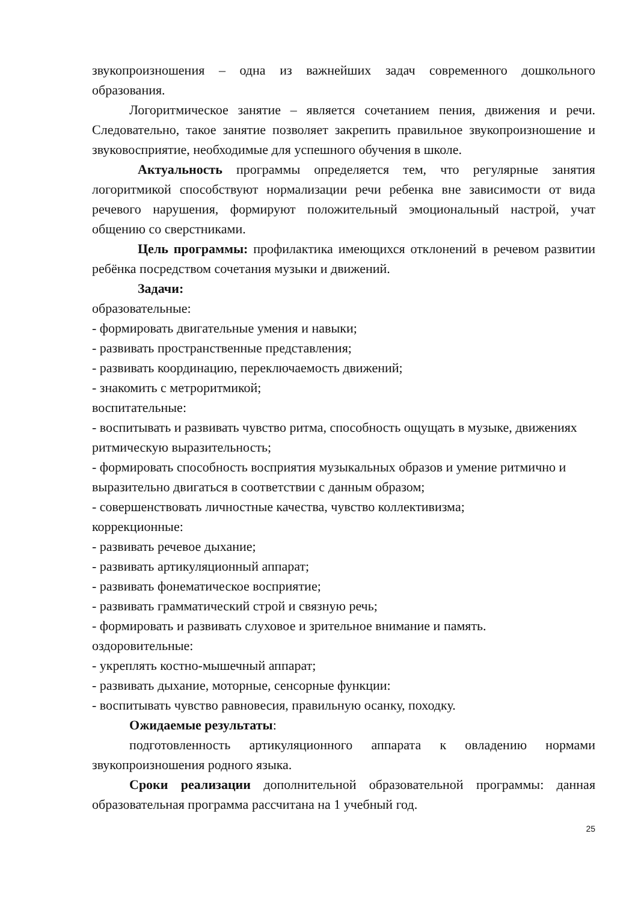звукопроизношения – одна из важнейших задач современного дошкольного образования.
Логоритмическое занятие – является сочетанием пения, движения и речи. Следовательно, такое занятие позволяет закрепить правильное звукопроизношение и звуковосприятие, необходимые для успешного обучения в школе.
Актуальность программы определяется тем, что регулярные занятия логоритмикой способствуют нормализации речи ребенка вне зависимости от вида речевого нарушения, формируют положительный эмоциональный настрой, учат общению со сверстниками.
Цель программы: профилактика имеющихся отклонений в речевом развитии ребёнка посредством сочетания музыки и движений.
Задачи:
образовательные:
- формировать двигательные умения и навыки;
- развивать пространственные представления;
- развивать координацию, переключаемость движений;
- знакомить с метроритмикой;
воспитательные:
- воспитывать и развивать чувство ритма, способность ощущать в музыке, движениях ритмическую выразительность;
- формировать способность восприятия музыкальных образов и умение ритмично и выразительно двигаться в соответствии с данным образом;
- совершенствовать личностные качества, чувство коллективизма;
коррекционные:
- развивать речевое дыхание;
- развивать артикуляционный аппарат;
- развивать фонематическое восприятие;
- развивать грамматический строй и связную речь;
- формировать и развивать слуховое и зрительное внимание и память.
оздоровительные:
- укреплять костно-мышечный аппарат;
- развивать дыхание, моторные, сенсорные функции:
- воспитывать чувство равновесия, правильную осанку, походку.
Ожидаемые результаты:
подготовленность артикуляционного аппарата к овладению нормами звукопроизношения родного языка.
Сроки реализации дополнительной образовательной программы: данная образовательная программа рассчитана на 1 учебный год.
25